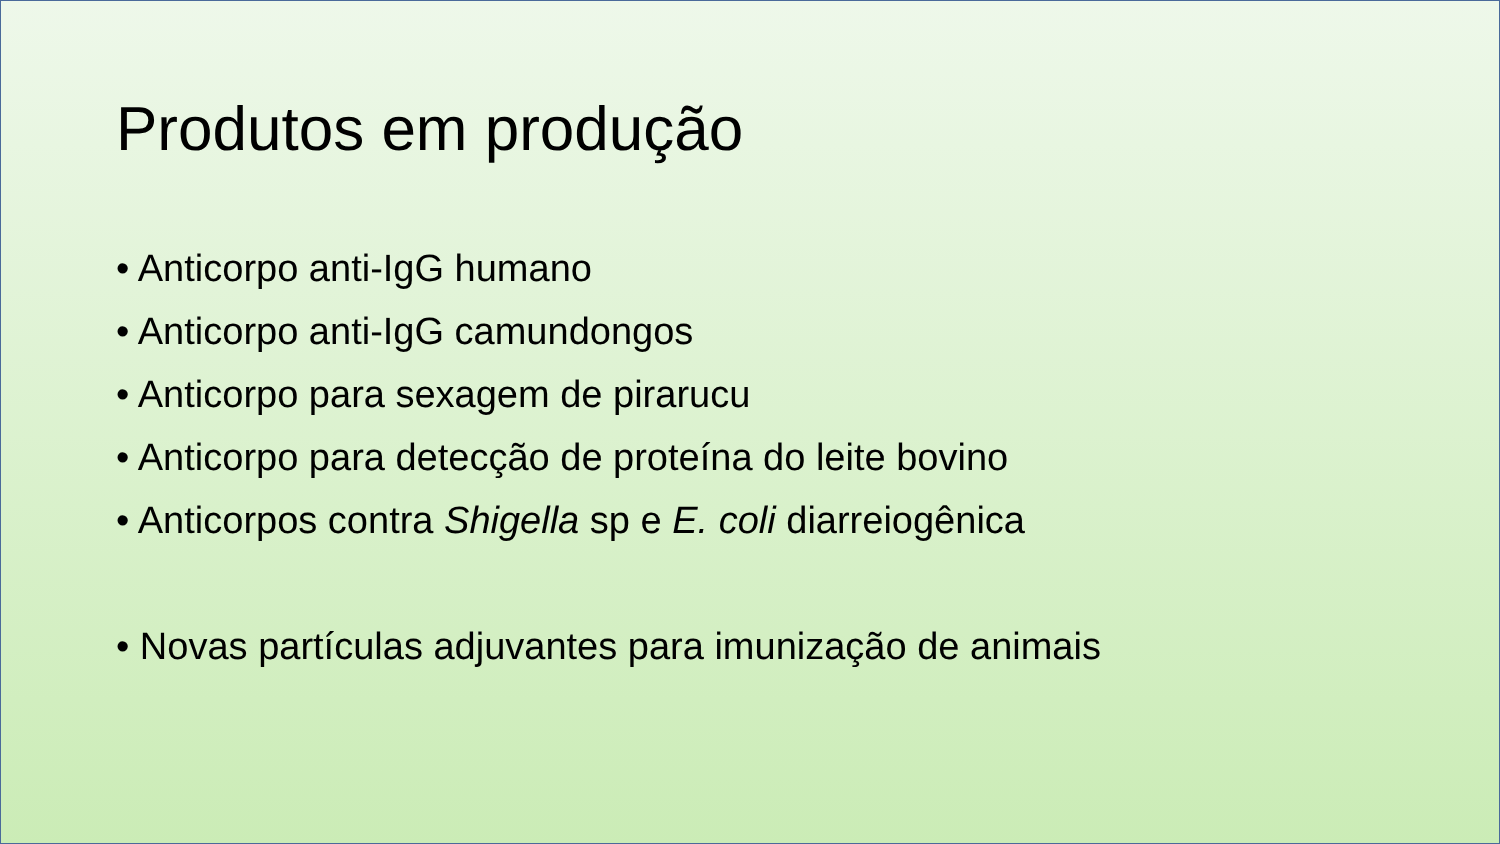Produtos em produção
• Anticorpo anti-IgG humano
• Anticorpo anti-IgG camundongos
• Anticorpo para sexagem de pirarucu
• Anticorpo para detecção de proteína do leite bovino
• Anticorpos contra Shigella sp e E. coli diarreiogênica
• Novas partículas adjuvantes para imunização de animais